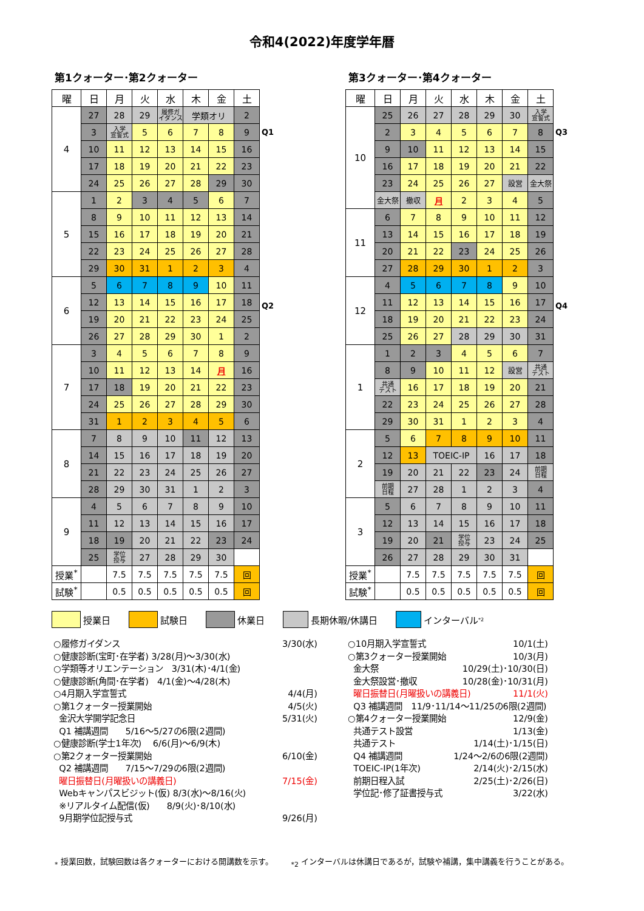令和4(2022)年度学年暦
第1クォーター･第2クォーター
| 曜 | 日 | 月 | 火 | 水 | 木 | 金 | 土 |
| --- | --- | --- | --- | --- | --- | --- | --- |
| 4 | 27 | 28 | 29 | 履修ガ イダンス | 学類オリ | | 2 |
| | 3 | 入学 宣誓式 | 5 | 6 | 7 | 8 | 9 |
| | 10 | 11 | 12 | 13 | 14 | 15 | 16 |
| | 17 | 18 | 19 | 20 | 21 | 22 | 23 |
| | 24 | 25 | 26 | 27 | 28 | 29 | 30 |
| 5 | 1 | 2 | 3 | 4 | 5 | 6 | 7 |
| | 8 | 9 | 10 | 11 | 12 | 13 | 14 |
| | 15 | 16 | 17 | 18 | 19 | 20 | 21 |
| | 22 | 23 | 24 | 25 | 26 | 27 | 28 |
| | 29 | 30 | 31 | 1 | 2 | 3 | 4 |
| 6 | 5 | 6 | 7 | 8 | 9 | 10 | 11 |
| | 12 | 13 | 14 | 15 | 16 | 17 | 18 |
| | 19 | 20 | 21 | 22 | 23 | 24 | 25 |
| | 26 | 27 | 28 | 29 | 30 | 1 | 2 |
| 7 | 3 | 4 | 5 | 6 | 7 | 8 | 9 |
| | 10 | 11 | 12 | 13 | 14 | 月 | 16 |
| | 17 | 18 | 19 | 20 | 21 | 22 | 23 |
| | 24 | 25 | 26 | 27 | 28 | 29 | 30 |
| | 31 | 1 | 2 | 3 | 4 | 5 | 6 |
| 8 | 7 | 8 | 9 | 10 | 11 | 12 | 13 |
| | 14 | 15 | 16 | 17 | 18 | 19 | 20 |
| | 21 | 22 | 23 | 24 | 25 | 26 | 27 |
| | 28 | 29 | 30 | 31 | 1 | 2 | 3 |
| 9 | 4 | 5 | 6 | 7 | 8 | 9 | 10 |
| | 11 | 12 | 13 | 14 | 15 | 16 | 17 |
| | 18 | 19 | 20 | 21 | 22 | 23 | 24 |
| | 25 | 学位 授与 | 27 | 28 | 29 | 30 | |
| 授業<sup>*</sup> | | 7.5 | 7.5 | 7.5 | 7.5 | 7.5 | 回 |
| 試験<sup>*</sup> | | 0.5 | 0.5 | 0.5 | 0.5 | 0.5 | 回 |
Q1
Q2
第3クォーター･第4クォーター
| 曜 | 日 | 月 | 火 | 水 | 木 | 金 | 土 |
| --- | --- | --- | --- | --- | --- | --- | --- |
| 10 | 25 | 26 | 27 | 28 | 29 | 30 | 入学 宣誓式 |
| | 2 | 3 | 4 | 5 | 6 | 7 | 8 |
| | 9 | 10 | 11 | 12 | 13 | 14 | 15 |
| | 16 | 17 | 18 | 19 | 20 | 21 | 22 |
| | 23 | 24 | 25 | 26 | 27 | 設営 | 金大祭 |
| | 金大祭 | 撤収 | 月 | 2 | 3 | 4 | 5 |
| 11 | 6 | 7 | 8 | 9 | 10 | 11 | 12 |
| | 13 | 14 | 15 | 16 | 17 | 18 | 19 |
| | 20 | 21 | 22 | 23 | 24 | 25 | 26 |
| | 27 | 28 | 29 | 30 | 1 | 2 | 3 |
| 12 | 4 | 5 | 6 | 7 | 8 | 9 | 10 |
| | 11 | 12 | 13 | 14 | 15 | 16 | 17 |
| | 18 | 19 | 20 | 21 | 22 | 23 | 24 |
| | 25 | 26 | 27 | 28 | 29 | 30 | 31 |
| 1 | 1 | 2 | 3 | 4 | 5 | 6 | 7 |
| | 8 | 9 | 10 | 11 | 12 | 設営 | 共通 テスト |
| | 共通 テスト | 16 | 17 | 18 | 19 | 20 | 21 |
| | 22 | 23 | 24 | 25 | 26 | 27 | 28 |
| | 29 | 30 | 31 | 1 | 2 | 3 | 4 |
| 2 | 5 | 6 | 7 | 8 | 9 | 10 | 11 |
| | 12 | 13 | TOEIC-IP | | 16 | 17 | 18 |
| | 19 | 20 | 21 | 22 | 23 | 24 | 前期 日程 |
| | 前期 日程 | 27 | 28 | 1 | 2 | 3 | 4 |
| 3 | 5 | 6 | 7 | 8 | 9 | 10 | 11 |
| | 12 | 13 | 14 | 15 | 16 | 17 | 18 |
| | 19 | 20 | 21 | 学位 授与 | 23 | 24 | 25 |
| | 26 | 27 | 28 | 29 | 30 | 31 | |
| 授業<sup>*</sup> | | 7.5 | 7.5 | 7.5 | 7.5 | 7.5 | 回 |
| 試験<sup>*</sup> | | 0.5 | 0.5 | 0.5 | 0.5 | 0.5 | 回 |
Q3
Q4
授業日 試験日 休業日 長期休暇/休講日 インターバル<sub>*2</sub>
○履修ガイダンス 3/30(水)
○健康診断(宝町･在学者) 3/28(月)～3/30(水)
○学類等オリエンテーション　3/31(木)･4/1(金)
○健康診断(角間･在学者)　4/1(金)～4/28(木)
○4月期入学宣誓式 4/4(月)
○第1クォーター授業開始 4/5(火)
金沢大学開学記念日 5/31(火)
Q1 補講週間　　5/16～5/27の6限(2週間)
○健康診断(学士1年次)　 6/6(月)～6/9(木)
○第2クォーター授業開始 6/10(金)
Q2 補講週間　　7/15～7/29の6限(2週間)
曜日振替日(月曜扱いの講義日) 7/15(金)
Webキャンパスビジット(仮) 8/3(水)～8/16(火)
※リアルタイム配信(仮)　　8/9(火)･8/10(水)
9月期学位記授与式 9/26(月)
○10月期入学宣誓式 10/1(土)
○第3クォーター授業開始 10/3(月)
金大祭 10/29(土)･10/30(日)
金大祭設営･撤収 10/28(金)･10/31(月)
曜日振替日(月曜扱いの講義日) 11/1(火)
Q3 補講週間　11/9･11/14～11/25の6限(2週間)
○第4クォーター授業開始 12/9(金)
共通テスト設営 1/13(金)
共通テスト 1/14(土)･1/15(日)
Q4 補講週間 1/24～2/6の6限(2週間)
TOEIC-IP(1年次) 2/14(火)･2/15(水)
前期日程入試 2/25(土)･2/26(日)
学位記･修了証書授与式 3/22(水)
<sub>*</sub> 授業回数，試験回数は各クォーターにおける開講数を示す。 <sub>*2</sub> インターバルは休講日であるが，試験や補講，集中講義を行うことがある。